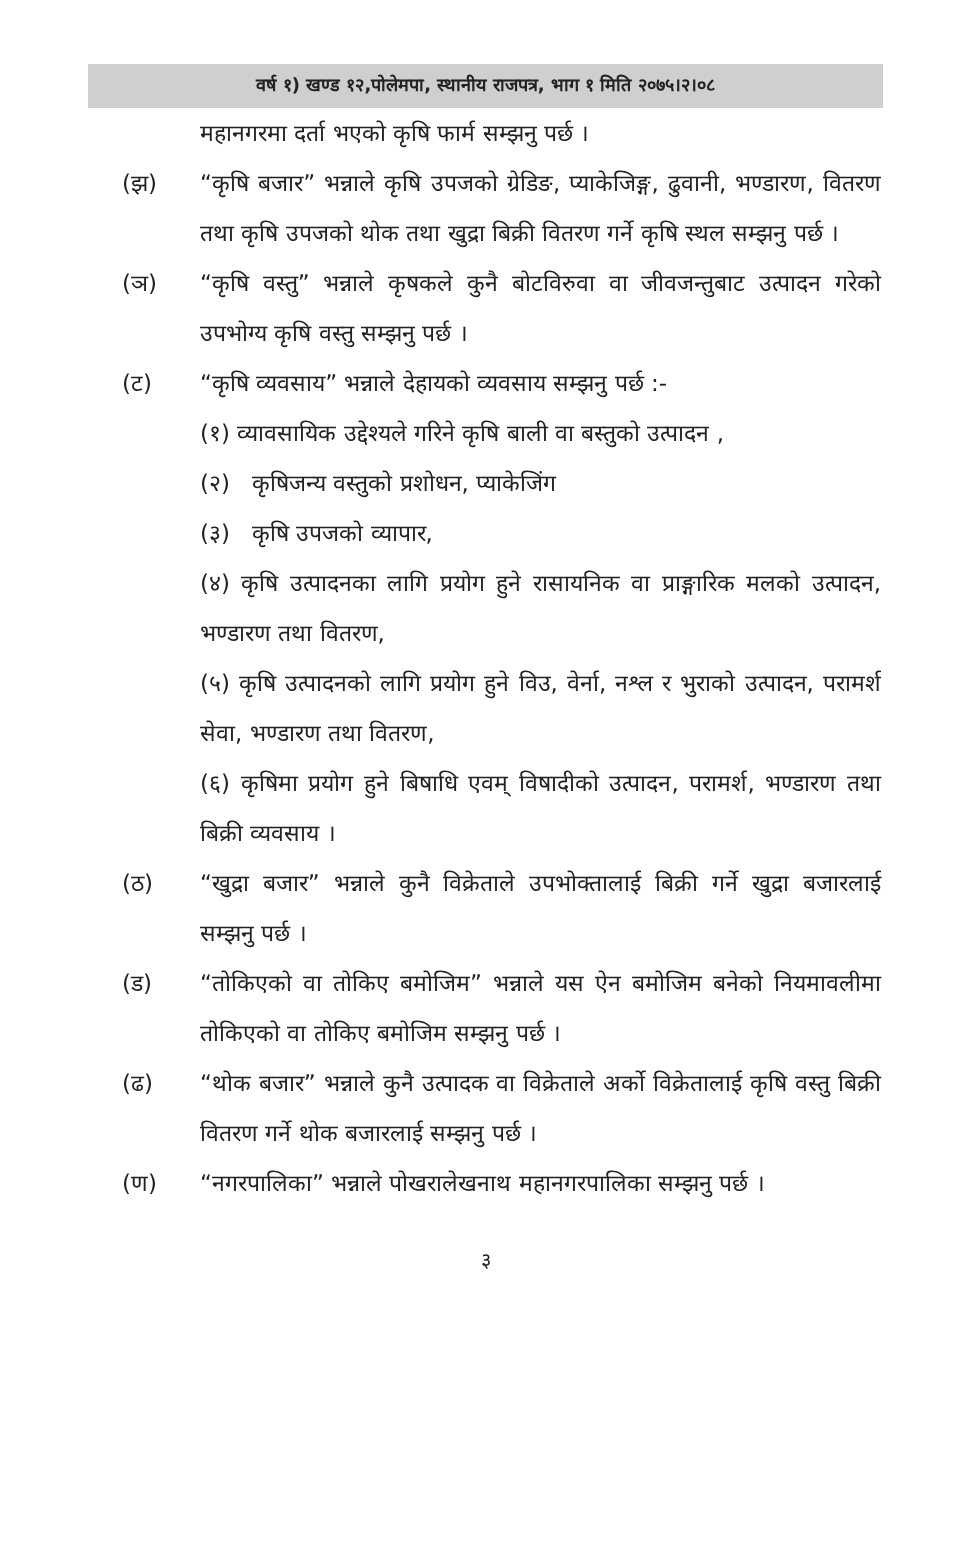वर्ष १) खण्ड १२,पोलेमपा, स्थानीय राजपत्र, भाग १ मिति २०७५।२।०८
महानगरमा दर्ता भएको कृषि फार्म सम्झनु पर्छ ।
(झ) “कृषि बजार” भन्नाले कृषि उपजको ग्रेडिङ, प्याकेजिङ्ग, ढुवानी, भण्डारण, वितरण तथा कृषि उपजको थोक तथा खुद्रा बिक्री वितरण गर्ने कृषि स्थल सम्झनु पर्छ ।
(ञ) “कृषि वस्तु” भन्नाले कृषकले कुनै बोटविरुवा वा जीवजन्तुबाट उत्पादन गरेको उपभोग्य कृषि वस्तु सम्झनु पर्छ ।
(ट) “कृषि व्यवसाय” भन्नाले देहायको व्यवसाय सम्झनु पर्छ :-
(१) व्यावसायिक उद्देश्यले गरिने कृषि बाली वा बस्तुको उत्पादन ,
(२) कृषिजन्य वस्तुको प्रशोधन, प्याकेजिंग
(३) कृषि उपजको व्यापार,
(४) कृषि उत्पादनका लागि प्रयोग हुने रासायनिक वा प्राङ्गारिक मलको उत्पादन, भण्डारण तथा वितरण,
(५) कृषि उत्पादनको लागि प्रयोग हुने विउ, वेर्ना, नश्ल र भुराको उत्पादन, परामर्श सेवा, भण्डारण तथा वितरण,
(६) कृषिमा प्रयोग हुने बिषाधि एवम् विषादीको उत्पादन, परामर्श, भण्डारण तथा बिक्री व्यवसाय ।
(ठ) “खुद्रा बजार” भन्नाले कुनै विक्रेताले उपभोक्तालाई बिक्री गर्ने खुद्रा बजारलाई सम्झनु पर्छ ।
(ड) “तोकिएको वा तोकिए बमोजिम” भन्नाले यस ऐन बमोजिम बनेको नियमावलीमा तोकिएको वा तोकिए बमोजिम सम्झनु पर्छ ।
(ढ) “थोक बजार” भन्नाले कुनै उत्पादक वा विक्रेताले अर्को विक्रेतालाई कृषि वस्तु बिक्री वितरण गर्ने थोक बजारलाई सम्झनु पर्छ ।
(ण) “नगरपालिका” भन्नाले पोखरालेखनाथ महानगरपालिका सम्झनु पर्छ ।
३